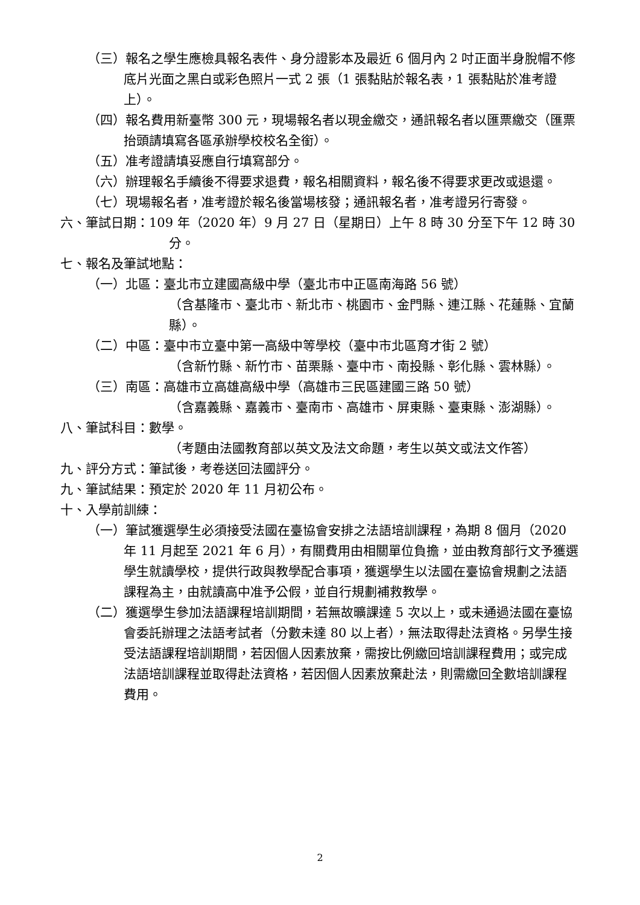（三）報名之學生應檢具報名表件、身分證影本及最近 6 個月內 2 吋正面半身脫帽不修底片光面之黑白或彩色照片一式 2 張（1 張黏貼於報名表，1 張黏貼於准考證上）。
（四）報名費用新臺幣 300 元，現場報名者以現金繳交，通訊報名者以匯票繳交（匯票抬頭請填寫各區承辦學校校名全銜）。
（五）准考證請填妥應自行填寫部分。
（六）辦理報名手續後不得要求退費，報名相關資料，報名後不得要求更改或退還。
（七）現場報名者，准考證於報名後當場核發；通訊報名者，准考證另行寄發。
六、筆試日期：109 年（2020 年）9 月 27 日（星期日）上午 8 時 30 分至下午 12 時 30 分。
七、報名及筆試地點：
（一）北區：臺北市立建國高級中學（臺北市中正區南海路 56 號）
（含基隆市、臺北市、新北市、桃園市、金門縣、連江縣、花蓮縣、宜蘭縣）。
（二）中區：臺中市立臺中第一高級中等學校（臺中市北區育才街 2 號）
（含新竹縣、新竹市、苗栗縣、臺中市、南投縣、彰化縣、雲林縣）。
（三）南區：高雄市立高雄高級中學（高雄市三民區建國三路 50 號）
（含嘉義縣、嘉義市、臺南市、高雄市、屏東縣、臺東縣、澎湖縣）。
八、筆試科目：數學。
（考題由法國教育部以英文及法文命題，考生以英文或法文作答）
九、評分方式：筆試後，考卷送回法國評分。
九、筆試結果：預定於 2020 年 11 月初公布。
十、入學前訓練：
（一）筆試獲選學生必須接受法國在臺協會安排之法語培訓課程，為期 8 個月（2020 年 11 月起至 2021 年 6 月），有關費用由相關單位負擔，並由教育部行文予獲選學生就讀學校，提供行政與教學配合事項，獲選學生以法國在臺協會規劃之法語課程為主，由就讀高中准予公假，並自行規劃補救教學。
（二）獲選學生參加法語課程培訓期間，若無故曠課達 5 次以上，或未通過法國在臺協會委託辦理之法語考試者（分數未達 80 以上者），無法取得赴法資格。另學生接受法語課程培訓期間，若因個人因素放棄，需按比例繳回培訓課程費用；或完成法語培訓課程並取得赴法資格，若因個人因素放棄赴法，則需繳回全數培訓課程費用。
2